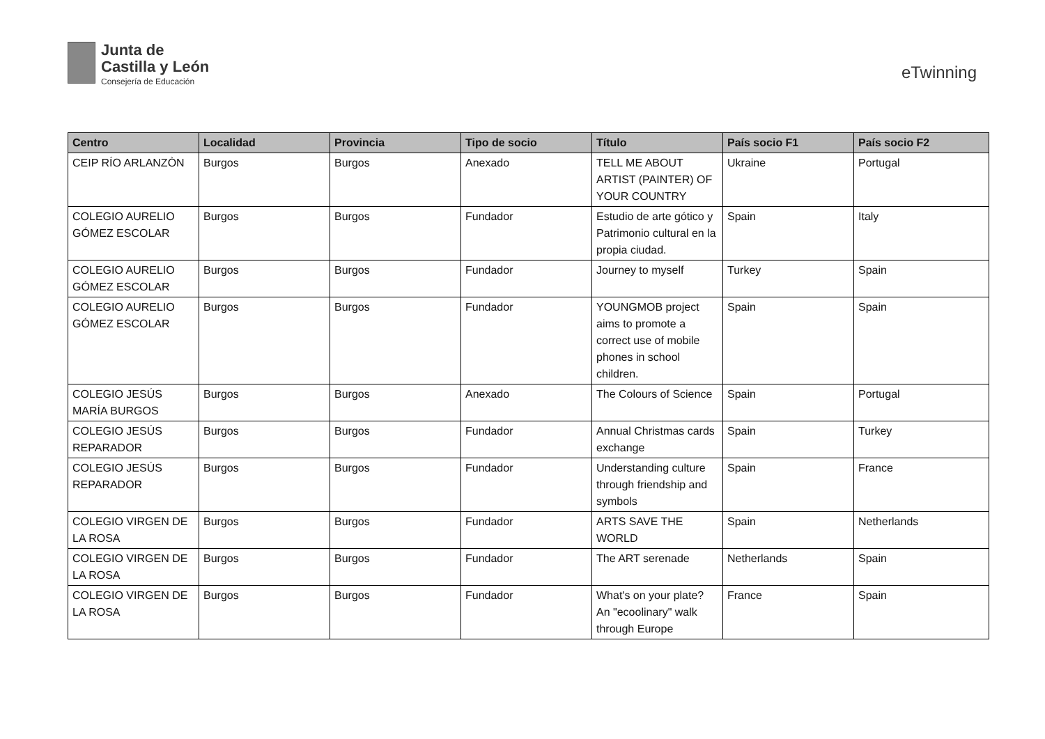Junta de
Castilla y León
Consejería de Educación
eTwinning
| Centro | Localidad | Provincia | Tipo de socio | Título | País socio F1 | País socio F2 |
| --- | --- | --- | --- | --- | --- | --- |
| CEIP RÍO ARLANZÒN | Burgos | Burgos | Anexado | TELL ME ABOUT ARTIST (PAINTER) OF YOUR COUNTRY | Ukraine | Portugal |
| COLEGIO AURELIO GÓMEZ ESCOLAR | Burgos | Burgos | Fundador | Estudio de arte gótico y Patrimonio cultural en la propia ciudad. | Spain | Italy |
| COLEGIO AURELIO GÓMEZ ESCOLAR | Burgos | Burgos | Fundador | Journey to myself | Turkey | Spain |
| COLEGIO AURELIO GÓMEZ ESCOLAR | Burgos | Burgos | Fundador | YOUNGMOB project aims to promote a correct use of mobile phones in school children. | Spain | Spain |
| COLEGIO JESÚS MARÍA BURGOS | Burgos | Burgos | Anexado | The Colours of Science | Spain | Portugal |
| COLEGIO JESÚS REPARADOR | Burgos | Burgos | Fundador | Annual Christmas cards exchange | Spain | Turkey |
| COLEGIO JESÚS REPARADOR | Burgos | Burgos | Fundador | Understanding culture through friendship and symbols | Spain | France |
| COLEGIO VIRGEN DE LA ROSA | Burgos | Burgos | Fundador | ARTS SAVE THE WORLD | Spain | Netherlands |
| COLEGIO VIRGEN DE LA ROSA | Burgos | Burgos | Fundador | The ART serenade | Netherlands | Spain |
| COLEGIO VIRGEN DE LA ROSA | Burgos | Burgos | Fundador | What's on your plate? An "ecoolinary" walk through Europe | France | Spain |